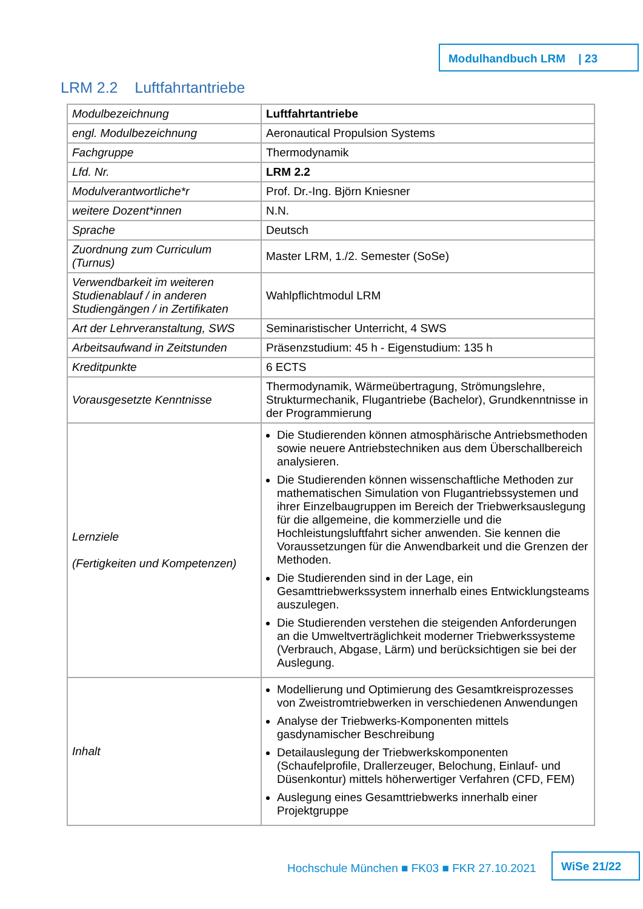Modulhandbuch LRM | 23
LRM 2.2 Luftfahrtantriebe
| Modulbezeichnung | Luftfahrtantriebe |
| engl. Modulbezeichnung | Aeronautical Propulsion Systems |
| Fachgruppe | Thermodynamik |
| Lfd. Nr. | LRM 2.2 |
| Modulverantwortliche*r | Prof. Dr.-Ing. Björn Kniesner |
| weitere Dozent*innen | N.N. |
| Sprache | Deutsch |
| Zuordnung zum Curriculum (Turnus) | Master LRM, 1./2. Semester (SoSe) |
| Verwendbarkeit im weiteren Studienablauf / in anderen Studiengängen / in Zertifikaten | Wahlpflichtmodul LRM |
| Art der Lehrveranstaltung, SWS | Seminaristischer Unterricht, 4 SWS |
| Arbeitsaufwand in Zeitstunden | Präsenzstudium: 45 h - Eigenstudium: 135 h |
| Kreditpunkte | 6 ECTS |
| Vorausgesetzte Kenntnisse | Thermodynamik, Wärmeübertragung, Strömungslehre, Strukturmechanik, Flugantriebe (Bachelor), Grundkenntnisse in der Programmierung |
| Lernziele (Fertigkeiten und Kompetenzen) | Die Studierenden können atmosphärische Antriebsmethoden sowie neuere Antriebstechniken aus dem Überschallbereich analysieren. Die Studierenden können wissenschaftliche Methoden zur mathematischen Simulation von Flugantriebssystemen und ihrer Einzelbaugruppen im Bereich der Triebwerksauslegung für die allgemeine, die kommerzielle und die Hochleistungsluftfahrt sicher anwenden. Sie kennen die Voraussetzungen für die Anwendbarkeit und die Grenzen der Methoden. Die Studierenden sind in der Lage, ein Gesamttriebwerkssystem innerhalb eines Entwicklungsteams auszulegen. Die Studierenden verstehen die steigenden Anforderungen an die Umweltverträglichkeit moderner Triebwerkssysteme (Verbrauch, Abgase, Lärm) und berücksichtigen sie bei der Auslegung. |
| Inhalt | Modellierung und Optimierung des Gesamtkreisprozesses von Zweistromtriebwerken in verschiedenen Anwendungen Analyse der Triebwerks-Komponenten mittels gasdynamischer Beschreibung Detailauslegung der Triebwerkskomponenten (Schaufelprofile, Drallerzeuger, Belochung, Einlauf- und Düsenkontur) mittels höherwertiger Verfahren (CFD, FEM) Auslegung eines Gesamttriebwerks innerhalb einer Projektgruppe |
Hochschule München ■ FK03 ■ FKR 27.10.2021
WiSe 21/22